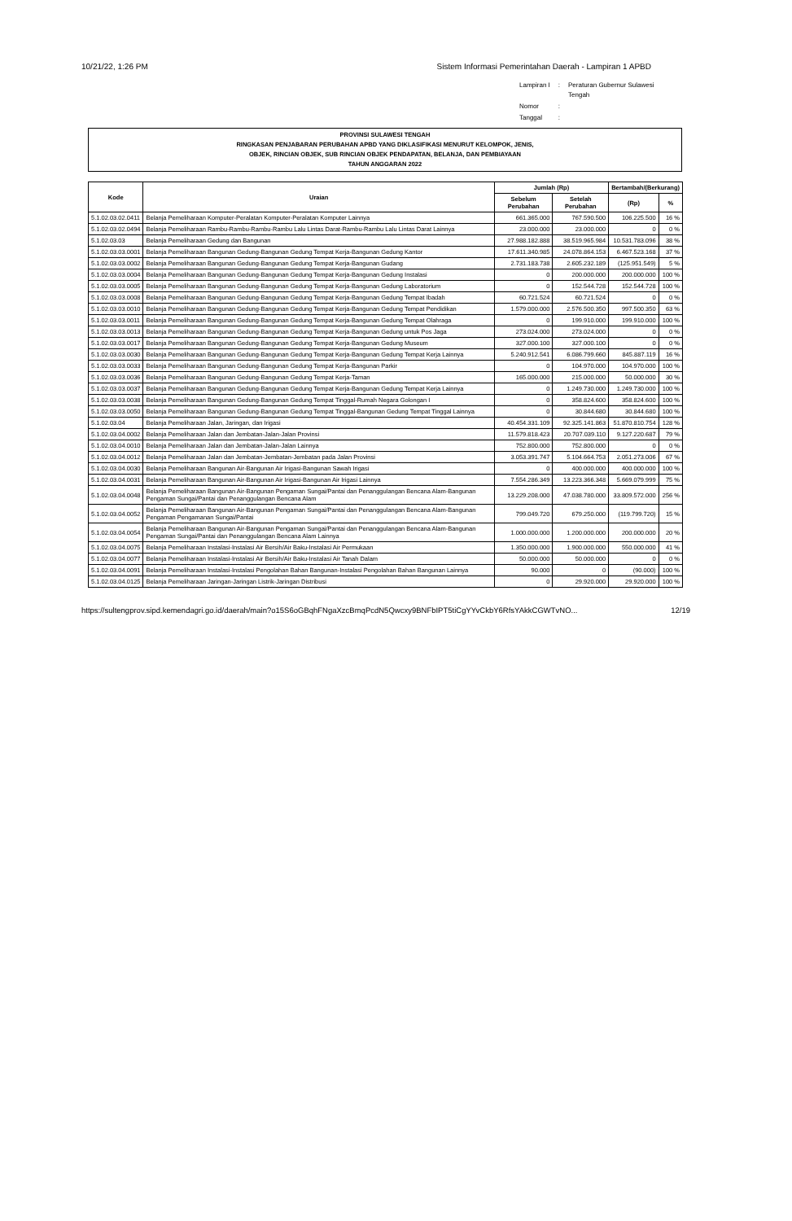10/21/22, 1:26 PM Sistem Informasi Pemerintahan Daerah - Lampiran 1 APBD
| Lampiran I | : | Peraturan Gubernur Sulawesi Tengah |
| Nomor | : | |
| Tanggal | : | |
PROVINSI SULAWESI TENGAH
RINGKASAN PENJABARAN PERUBAHAN APBD YANG DIKLASIFIKASI MENURUT KELOMPOK, JENIS,
OBJEK, RINCIAN OBJEK, SUB RINCIAN OBJEK PENDAPATAN, BELANJA, DAN PEMBIAYAAN
TAHUN ANGGARAN 2022
| Kode | Uraian | Jumlah (Rp) | | Bertambah/(Berkurang) | |
| --- | --- | --- | --- | --- | --- |
| | | Sebelum Perubahan | Setelah Perubahan | (Rp) | % |
| 5.1.02.03.02.0411 | Belanja Pemeliharaan Komputer-Peralatan Komputer-Peralatan Komputer Lainnya | 661.365.000 | 767.590.500 | 106.225.500 | 16 % |
| 5.1.02.03.02.0494 | Belanja Pemeliharaan Rambu-Rambu-Rambu-Rambu Lalu Lintas Darat-Rambu-Rambu Lalu Lintas Darat Lainnya | 23.000.000 | 23.000.000 | 0 | 0 % |
| 5.1.02.03.03 | Belanja Pemeliharaan Gedung dan Bangunan | 27.988.182.888 | 38.519.965.984 | 10.531.783.096 | 38 % |
| 5.1.02.03.03.0001 | Belanja Pemeliharaan Bangunan Gedung-Bangunan Gedung Tempat Kerja-Bangunan Gedung Kantor | 17.611.340.985 | 24.078.864.153 | 6.467.523.168 | 37 % |
| 5.1.02.03.03.0002 | Belanja Pemeliharaan Bangunan Gedung-Bangunan Gedung Tempat Kerja-Bangunan Gudang | 2.731.183.738 | 2.605.232.189 | (125.951.549) | 5 % |
| 5.1.02.03.03.0004 | Belanja Pemeliharaan Bangunan Gedung-Bangunan Gedung Tempat Kerja-Bangunan Gedung Instalasi | 0 | 200.000.000 | 200.000.000 | 100 % |
| 5.1.02.03.03.0005 | Belanja Pemeliharaan Bangunan Gedung-Bangunan Gedung Tempat Kerja-Bangunan Gedung Laboratorium | 0 | 152.544.728 | 152.544.728 | 100 % |
| 5.1.02.03.03.0008 | Belanja Pemeliharaan Bangunan Gedung-Bangunan Gedung Tempat Kerja-Bangunan Gedung Tempat Ibadah | 60.721.524 | 60.721.524 | 0 | 0 % |
| 5.1.02.03.03.0010 | Belanja Pemeliharaan Bangunan Gedung-Bangunan Gedung Tempat Kerja-Bangunan Gedung Tempat Pendidikan | 1.579.000.000 | 2.576.500.350 | 997.500.350 | 63 % |
| 5.1.02.03.03.0011 | Belanja Pemeliharaan Bangunan Gedung-Bangunan Gedung Tempat Kerja-Bangunan Gedung Tempat Olahraga | 0 | 199.910.000 | 199.910.000 | 100 % |
| 5.1.02.03.03.0013 | Belanja Pemeliharaan Bangunan Gedung-Bangunan Gedung Tempat Kerja-Bangunan Gedung untuk Pos Jaga | 273.024.000 | 273.024.000 | 0 | 0 % |
| 5.1.02.03.03.0017 | Belanja Pemeliharaan Bangunan Gedung-Bangunan Gedung Tempat Kerja-Bangunan Gedung Museum | 327.000.100 | 327.000.100 | 0 | 0 % |
| 5.1.02.03.03.0030 | Belanja Pemeliharaan Bangunan Gedung-Bangunan Gedung Tempat Kerja-Bangunan Gedung Tempat Kerja Lainnya | 5.240.912.541 | 6.086.799.660 | 845.887.119 | 16 % |
| 5.1.02.03.03.0033 | Belanja Pemeliharaan Bangunan Gedung-Bangunan Gedung Tempat Kerja-Bangunan Parkir | 0 | 104.970.000 | 104.970.000 | 100 % |
| 5.1.02.03.03.0036 | Belanja Pemeliharaan Bangunan Gedung-Bangunan Gedung Tempat Kerja-Taman | 165.000.000 | 215.000.000 | 50.000.000 | 30 % |
| 5.1.02.03.03.0037 | Belanja Pemeliharaan Bangunan Gedung-Bangunan Gedung Tempat Kerja-Bangunan Gedung Tempat Kerja Lainnya | 0 | 1.249.730.000 | 1.249.730.000 | 100 % |
| 5.1.02.03.03.0038 | Belanja Pemeliharaan Bangunan Gedung-Bangunan Gedung Tempat Tinggal-Rumah Negara Golongan I | 0 | 358.824.600 | 358.824.600 | 100 % |
| 5.1.02.03.03.0050 | Belanja Pemeliharaan Bangunan Gedung-Bangunan Gedung Tempat Tinggal-Bangunan Gedung Tempat Tinggal Lainnya | 0 | 30.844.680 | 30.844.680 | 100 % |
| 5.1.02.03.04 | Belanja Pemeliharaan Jalan, Jaringan, dan Irigasi | 40.454.331.109 | 92.325.141.863 | 51.870.810.754 | 128 % |
| 5.1.02.03.04.0002 | Belanja Pemeliharaan Jalan dan Jembatan-Jalan-Jalan Provinsi | 11.579.818.423 | 20.707.039.110 | 9.127.220.687 | 79 % |
| 5.1.02.03.04.0010 | Belanja Pemeliharaan Jalan dan Jembatan-Jalan-Jalan Lainnya | 752.800.000 | 752.800.000 | 0 | 0 % |
| 5.1.02.03.04.0012 | Belanja Pemeliharaan Jalan dan Jembatan-Jembatan-Jembatan pada Jalan Provinsi | 3.053.391.747 | 5.104.664.753 | 2.051.273.006 | 67 % |
| 5.1.02.03.04.0030 | Belanja Pemeliharaan Bangunan Air-Bangunan Air Irigasi-Bangunan Sawah Irigasi | 0 | 400.000.000 | 400.000.000 | 100 % |
| 5.1.02.03.04.0031 | Belanja Pemeliharaan Bangunan Air-Bangunan Air Irigasi-Bangunan Air Irigasi Lainnya | 7.554.286.349 | 13.223.366.348 | 5.669.079.999 | 75 % |
| 5.1.02.03.04.0048 | Belanja Pemeliharaan Bangunan Air-Bangunan Pengaman Sungai/Pantai dan Penanggulangan Bencana Alam-Bangunan Pengaman Sungai/Pantai dan Penanggulangan Bencana Alam | 13.229.208.000 | 47.038.780.000 | 33.809.572.000 | 256 % |
| 5.1.02.03.04.0052 | Belanja Pemeliharaan Bangunan Air-Bangunan Pengaman Sungai/Pantai dan Penanggulangan Bencana Alam-Bangunan Pengaman Pengamanan Sungai/Pantai | 799.049.720 | 679.250.000 | (119.799.720) | 15 % |
| 5.1.02.03.04.0054 | Belanja Pemeliharaan Bangunan Air-Bangunan Pengaman Sungai/Pantai dan Penanggulangan Bencana Alam-Bangunan Pengaman Sungai/Pantai dan Penanggulangan Bencana Alam Lainnya | 1.000.000.000 | 1.200.000.000 | 200.000.000 | 20 % |
| 5.1.02.03.04.0075 | Belanja Pemeliharaan Instalasi-Instalasi Air Bersih/Air Baku-Instalasi Air Permukaan | 1.350.000.000 | 1.900.000.000 | 550.000.000 | 41 % |
| 5.1.02.03.04.0077 | Belanja Pemeliharaan Instalasi-Instalasi Air Bersih/Air Baku-Instalasi Air Tanah Dalam | 50.000.000 | 50.000.000 | 0 | 0 % |
| 5.1.02.03.04.0091 | Belanja Pemeliharaan Instalasi-Instalasi Pengolahan Bahan Bangunan-Instalasi Pengolahan Bahan Bangunan Lainnya | 90.000 | 0 | (90.000) | 100 % |
| 5.1.02.03.04.0125 | Belanja Pemeliharaan Jaringan-Jaringan Listrik-Jaringan Distribusi | 0 | 29.920.000 | 29.920.000 | 100 % |
https://sultengprov.sipd.kemendagri.go.id/daerah/main?o15S6oGBqhFNgaXzcBmqPcdN5Qwcxy9BNFbIPT5tiCgYYvCkbY6RfsYAkkCGWTvNO... 12/19